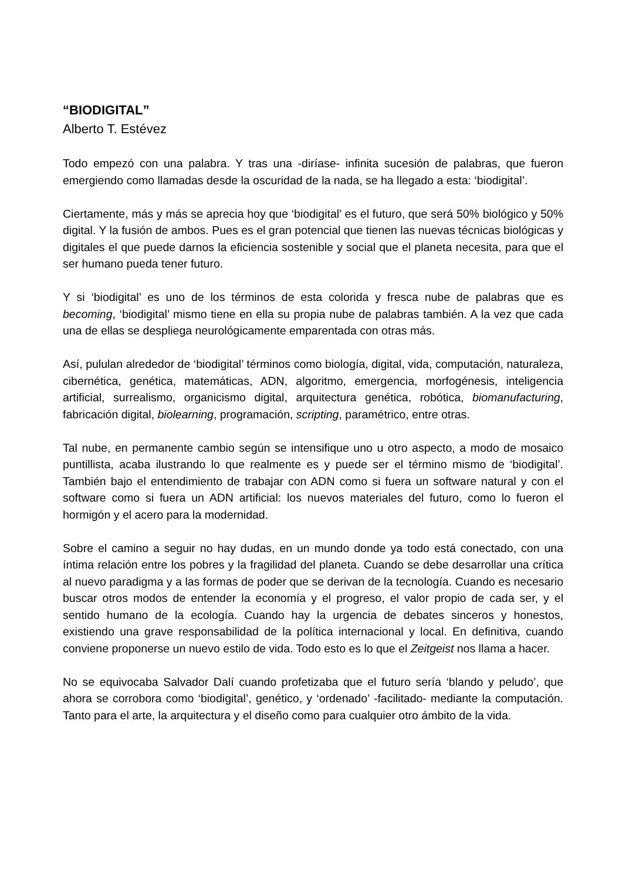“BIODIGITAL”
Alberto T. Estévez
Todo empezó con una palabra. Y tras una -diríase- infinita sucesión de palabras, que fueron emergiendo como llamadas desde la oscuridad de la nada, se ha llegado a esta: ‘biodigital’.
Ciertamente, más y más se aprecia hoy que ‘biodigital’ es el futuro, que será 50% biológico y 50% digital. Y la fusión de ambos. Pues es el gran potencial que tienen las nuevas técnicas biológicas y digitales el que puede darnos la eficiencia sostenible y social que el planeta necesita, para que el ser humano pueda tener futuro.
Y si ‘biodigital’ es uno de los términos de esta colorida y fresca nube de palabras que es becoming, ‘biodigital’ mismo tiene en ella su propia nube de palabras también. A la vez que cada una de ellas se despliega neurológicamente emparentada con otras más.
Así, pululan alrededor de ‘biodigital’ términos como biología, digital, vida, computación, naturaleza, cibernética, genética, matemáticas, ADN, algoritmo, emergencia, morfogénesis, inteligencia artificial, surrealismo, organicismo digital, arquitectura genética, robótica, biomanufacturing, fabricación digital, biolearning, programación, scripting, paramétrico, entre otras.
Tal nube, en permanente cambio según se intensifique uno u otro aspecto, a modo de mosaico puntillista, acaba ilustrando lo que realmente es y puede ser el término mismo de ‘biodigital’. También bajo el entendimiento de trabajar con ADN como si fuera un software natural y con el software como si fuera un ADN artificial: los nuevos materiales del futuro, como lo fueron el hormigón y el acero para la modernidad.
Sobre el camino a seguir no hay dudas, en un mundo donde ya todo está conectado, con una íntima relación entre los pobres y la fragilidad del planeta. Cuando se debe desarrollar una crítica al nuevo paradigma y a las formas de poder que se derivan de la tecnología. Cuando es necesario buscar otros modos de entender la economía y el progreso, el valor propio de cada ser, y el sentido humano de la ecología. Cuando hay la urgencia de debates sinceros y honestos, existiendo una grave responsabilidad de la política internacional y local. En definitiva, cuando conviene proponerse un nuevo estilo de vida. Todo esto es lo que el Zeitgeist nos llama a hacer.
No se equivocaba Salvador Dalí cuando profetizaba que el futuro sería ‘blando y peludo’, que ahora se corrobora como ‘biodigital’, genético, y ‘ordenado’ -facilitado- mediante la computación. Tanto para el arte, la arquitectura y el diseño como para cualquier otro ámbito de la vida.